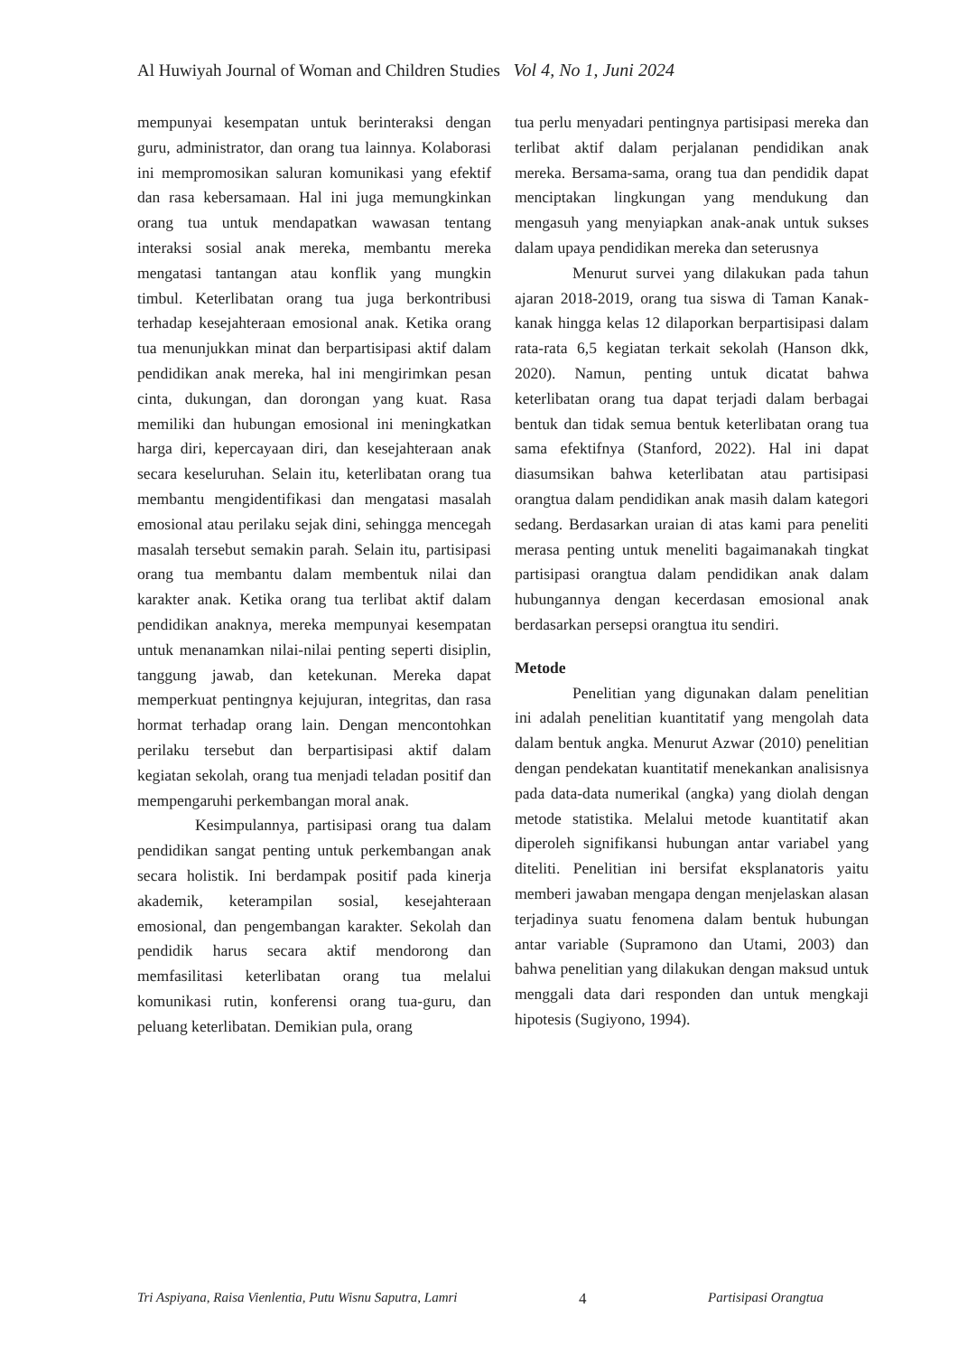Al Huwiyah Journal of Woman and Children Studies Vol 4, No 1, Juni 2024
mempunyai kesempatan untuk berinteraksi dengan guru, administrator, dan orang tua lainnya. Kolaborasi ini mempromosikan saluran komunikasi yang efektif dan rasa kebersamaan. Hal ini juga memungkinkan orang tua untuk mendapatkan wawasan tentang interaksi sosial anak mereka, membantu mereka mengatasi tantangan atau konflik yang mungkin timbul. Keterlibatan orang tua juga berkontribusi terhadap kesejahteraan emosional anak. Ketika orang tua menunjukkan minat dan berpartisipasi aktif dalam pendidikan anak mereka, hal ini mengirimkan pesan cinta, dukungan, dan dorongan yang kuat. Rasa memiliki dan hubungan emosional ini meningkatkan harga diri, kepercayaan diri, dan kesejahteraan anak secara keseluruhan. Selain itu, keterlibatan orang tua membantu mengidentifikasi dan mengatasi masalah emosional atau perilaku sejak dini, sehingga mencegah masalah tersebut semakin parah. Selain itu, partisipasi orang tua membantu dalam membentuk nilai dan karakter anak. Ketika orang tua terlibat aktif dalam pendidikan anaknya, mereka mempunyai kesempatan untuk menanamkan nilai-nilai penting seperti disiplin, tanggung jawab, dan ketekunan. Mereka dapat memperkuat pentingnya kejujuran, integritas, dan rasa hormat terhadap orang lain. Dengan mencontohkan perilaku tersebut dan berpartisipasi aktif dalam kegiatan sekolah, orang tua menjadi teladan positif dan mempengaruhi perkembangan moral anak.
Kesimpulannya, partisipasi orang tua dalam pendidikan sangat penting untuk perkembangan anak secara holistik. Ini berdampak positif pada kinerja akademik, keterampilan sosial, kesejahteraan emosional, dan pengembangan karakter. Sekolah dan pendidik harus secara aktif mendorong dan memfasilitasi keterlibatan orang tua melalui komunikasi rutin, konferensi orang tua-guru, dan peluang keterlibatan. Demikian pula, orang
tua perlu menyadari pentingnya partisipasi mereka dan terlibat aktif dalam perjalanan pendidikan anak mereka. Bersama-sama, orang tua dan pendidik dapat menciptakan lingkungan yang mendukung dan mengasuh yang menyiapkan anak-anak untuk sukses dalam upaya pendidikan mereka dan seterusnya
Menurut survei yang dilakukan pada tahun ajaran 2018-2019, orang tua siswa di Taman Kanak-kanak hingga kelas 12 dilaporkan berpartisipasi dalam rata-rata 6,5 kegiatan terkait sekolah (Hanson dkk, 2020). Namun, penting untuk dicatat bahwa keterlibatan orang tua dapat terjadi dalam berbagai bentuk dan tidak semua bentuk keterlibatan orang tua sama efektifnya (Stanford, 2022). Hal ini dapat diasumsikan bahwa keterlibatan atau partisipasi orangtua dalam pendidikan anak masih dalam kategori sedang. Berdasarkan uraian di atas kami para peneliti merasa penting untuk meneliti bagaimanakah tingkat partisipasi orangtua dalam pendidikan anak dalam hubungannya dengan kecerdasan emosional anak berdasarkan persepsi orangtua itu sendiri.
Metode
Penelitian yang digunakan dalam penelitian ini adalah penelitian kuantitatif yang mengolah data dalam bentuk angka. Menurut Azwar (2010) penelitian dengan pendekatan kuantitatif menekankan analisisnya pada data-data numerikal (angka) yang diolah dengan metode statistika. Melalui metode kuantitatif akan diperoleh signifikansi hubungan antar variabel yang diteliti. Penelitian ini bersifat eksplanatoris yaitu memberi jawaban mengapa dengan menjelaskan alasan terjadinya suatu fenomena dalam bentuk hubungan antar variable (Supramono dan Utami, 2003) dan bahwa penelitian yang dilakukan dengan maksud untuk menggali data dari responden dan untuk mengkaji hipotesis (Sugiyono, 1994).
Tri Aspiyana, Raisa Vienlentia, Putu Wisnu Saputra, Lamri 4 Partisipasi Orangtua